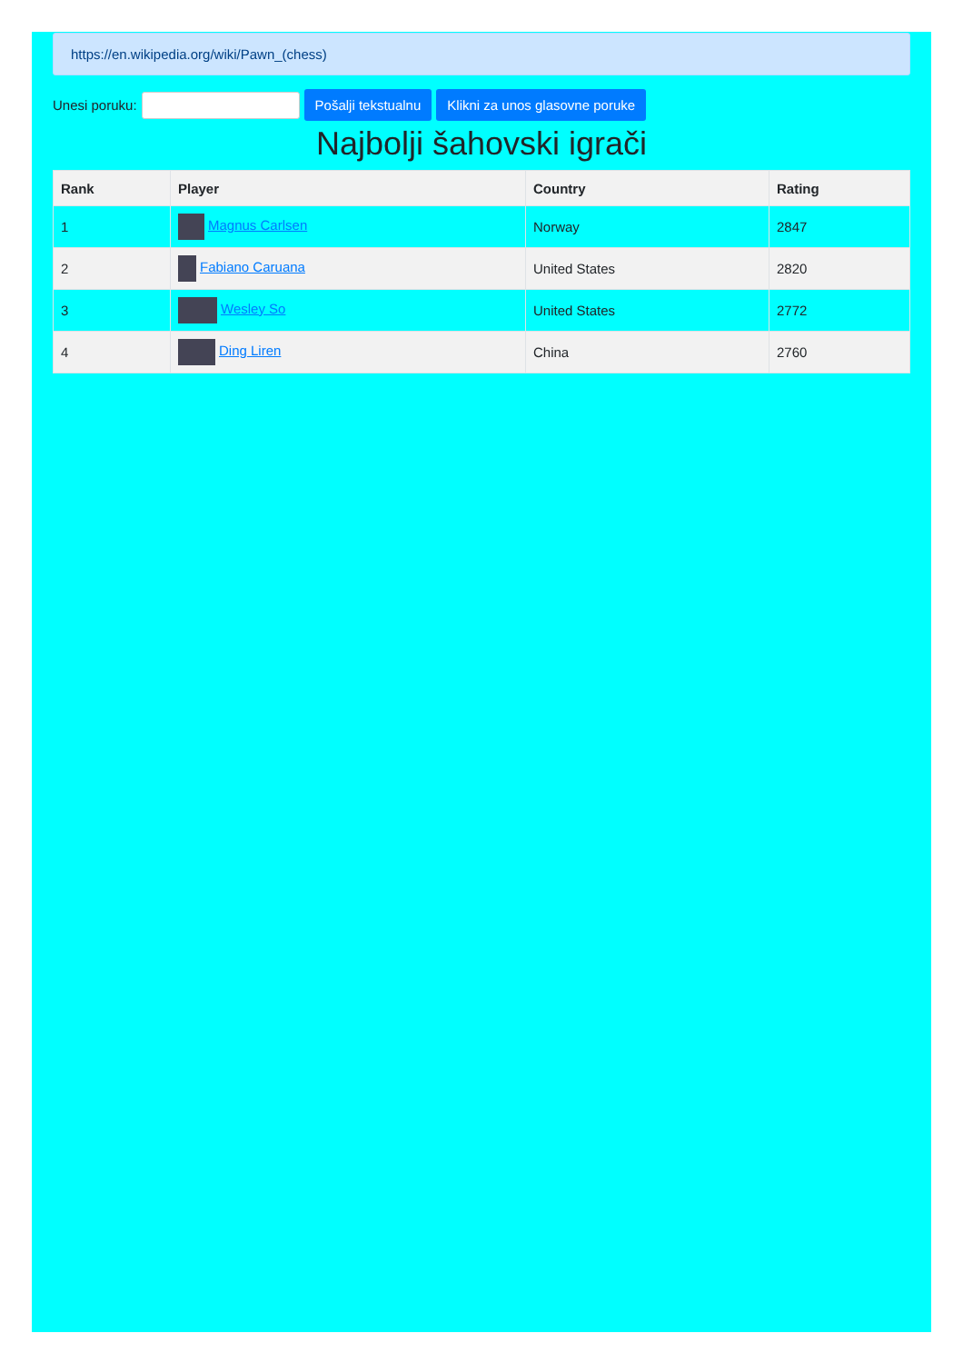https://en.wikipedia.org/wiki/Pawn_(chess)
Unesi poruku: Pošalji tekstualnu Klikni za unos glasovne poruke
Najbolji šahovski igrači
| Rank | Player | Country | Rating |
| --- | --- | --- | --- |
| 1 | Magnus Carlsen | Norway | 2847 |
| 2 | Fabiano Caruana | United States | 2820 |
| 3 | Wesley So | United States | 2772 |
| 4 | Ding Liren | China | 2760 |